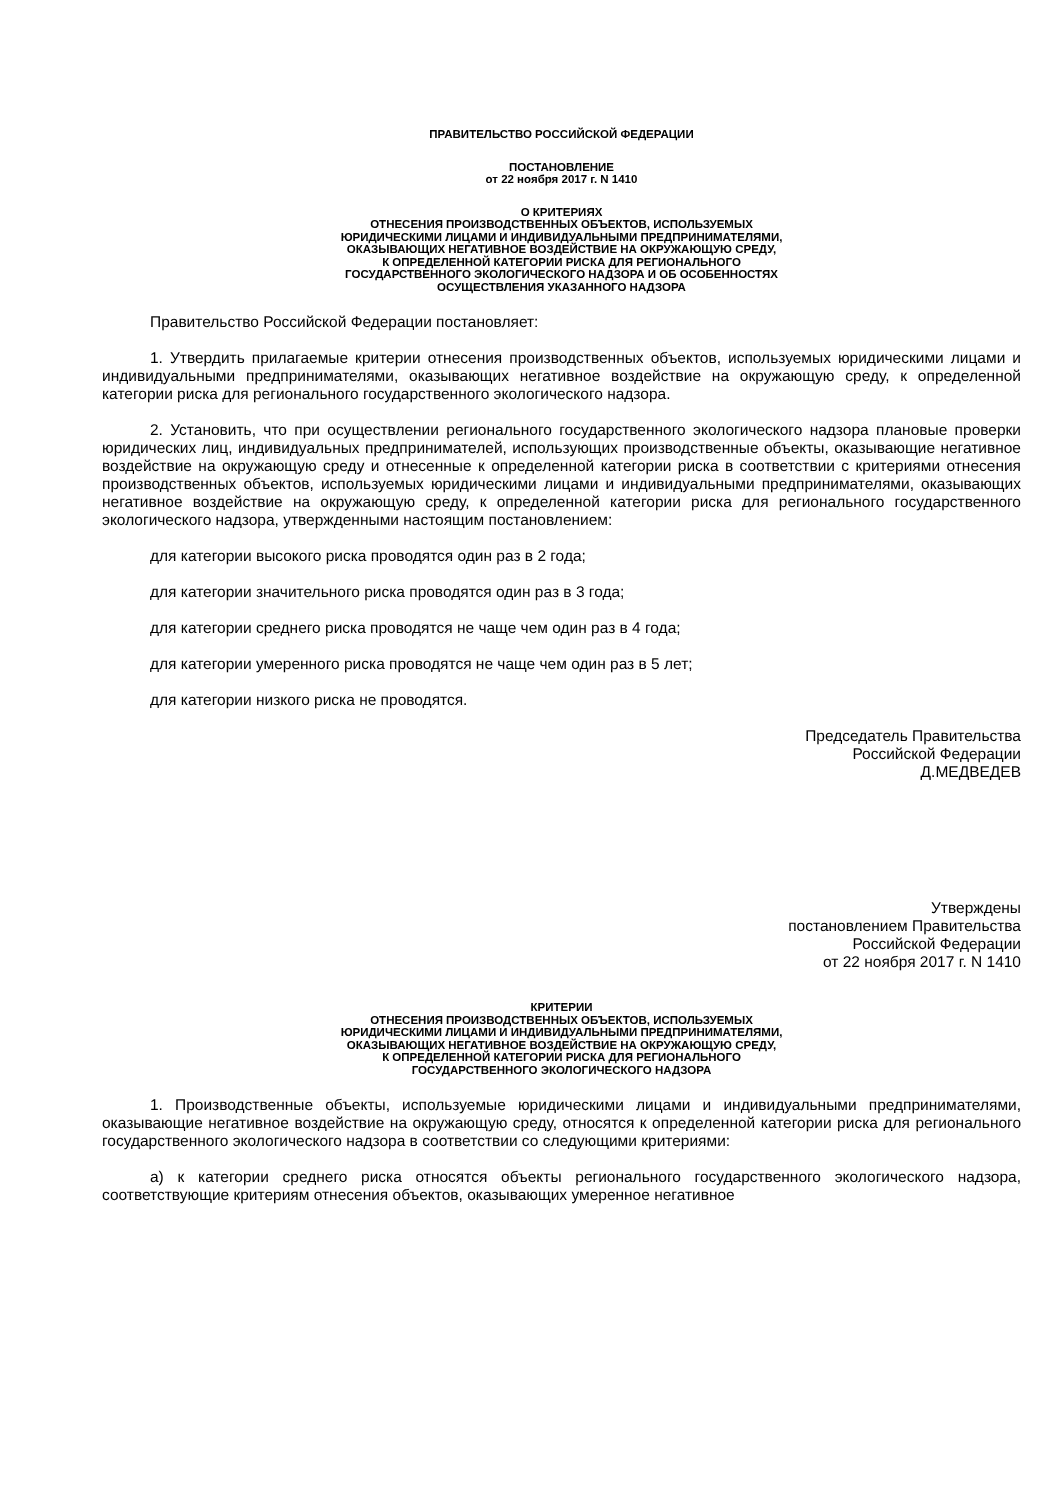ПРАВИТЕЛЬСТВО РОССИЙСКОЙ ФЕДЕРАЦИИ
ПОСТАНОВЛЕНИЕ
от 22 ноября 2017 г. N 1410
О КРИТЕРИЯХ
ОТНЕСЕНИЯ ПРОИЗВОДСТВЕННЫХ ОБЪЕКТОВ, ИСПОЛЬЗУЕМЫХ
ЮРИДИЧЕСКИМИ ЛИЦАМИ И ИНДИВИДУАЛЬНЫМИ ПРЕДПРИНИМАТЕЛЯМИ,
ОКАЗЫВАЮЩИХ НЕГАТИВНОЕ ВОЗДЕЙСТВИЕ НА ОКРУЖАЮЩУЮ СРЕДУ,
К ОПРЕДЕЛЕННОЙ КАТЕГОРИИ РИСКА ДЛЯ РЕГИОНАЛЬНОГО
ГОСУДАРСТВЕННОГО ЭКОЛОГИЧЕСКОГО НАДЗОРА И ОБ ОСОБЕННОСТЯХ
ОСУЩЕСТВЛЕНИЯ УКАЗАННОГО НАДЗОРА
Правительство Российской Федерации постановляет:
1. Утвердить прилагаемые критерии отнесения производственных объектов, используемых юридическими лицами и индивидуальными предпринимателями, оказывающих негативное воздействие на окружающую среду, к определенной категории риска для регионального государственного экологического надзора.
2. Установить, что при осуществлении регионального государственного экологического надзора плановые проверки юридических лиц, индивидуальных предпринимателей, использующих производственные объекты, оказывающие негативное воздействие на окружающую среду и отнесенные к определенной категории риска в соответствии с критериями отнесения производственных объектов, используемых юридическими лицами и индивидуальными предпринимателями, оказывающих негативное воздействие на окружающую среду, к определенной категории риска для регионального государственного экологического надзора, утвержденными настоящим постановлением:
для категории высокого риска проводятся один раз в 2 года;
для категории значительного риска проводятся один раз в 3 года;
для категории среднего риска проводятся не чаще чем один раз в 4 года;
для категории умеренного риска проводятся не чаще чем один раз в 5 лет;
для категории низкого риска не проводятся.
Председатель Правительства
Российской Федерации
Д.МЕДВЕДЕВ
Утверждены
постановлением Правительства
Российской Федерации
от 22 ноября 2017 г. N 1410
КРИТЕРИИ
ОТНЕСЕНИЯ ПРОИЗВОДСТВЕННЫХ ОБЪЕКТОВ, ИСПОЛЬЗУЕМЫХ
ЮРИДИЧЕСКИМИ ЛИЦАМИ И ИНДИВИДУАЛЬНЫМИ ПРЕДПРИНИМАТЕЛЯМИ,
ОКАЗЫВАЮЩИХ НЕГАТИВНОЕ ВОЗДЕЙСТВИЕ НА ОКРУЖАЮЩУЮ СРЕДУ,
К ОПРЕДЕЛЕННОЙ КАТЕГОРИИ РИСКА ДЛЯ РЕГИОНАЛЬНОГО
ГОСУДАРСТВЕННОГО ЭКОЛОГИЧЕСКОГО НАДЗОРА
1. Производственные объекты, используемые юридическими лицами и индивидуальными предпринимателями, оказывающие негативное воздействие на окружающую среду, относятся к определенной категории риска для регионального государственного экологического надзора в соответствии со следующими критериями:
а) к категории среднего риска относятся объекты регионального государственного экологического надзора, соответствующие критериям отнесения объектов, оказывающих умеренное негативное